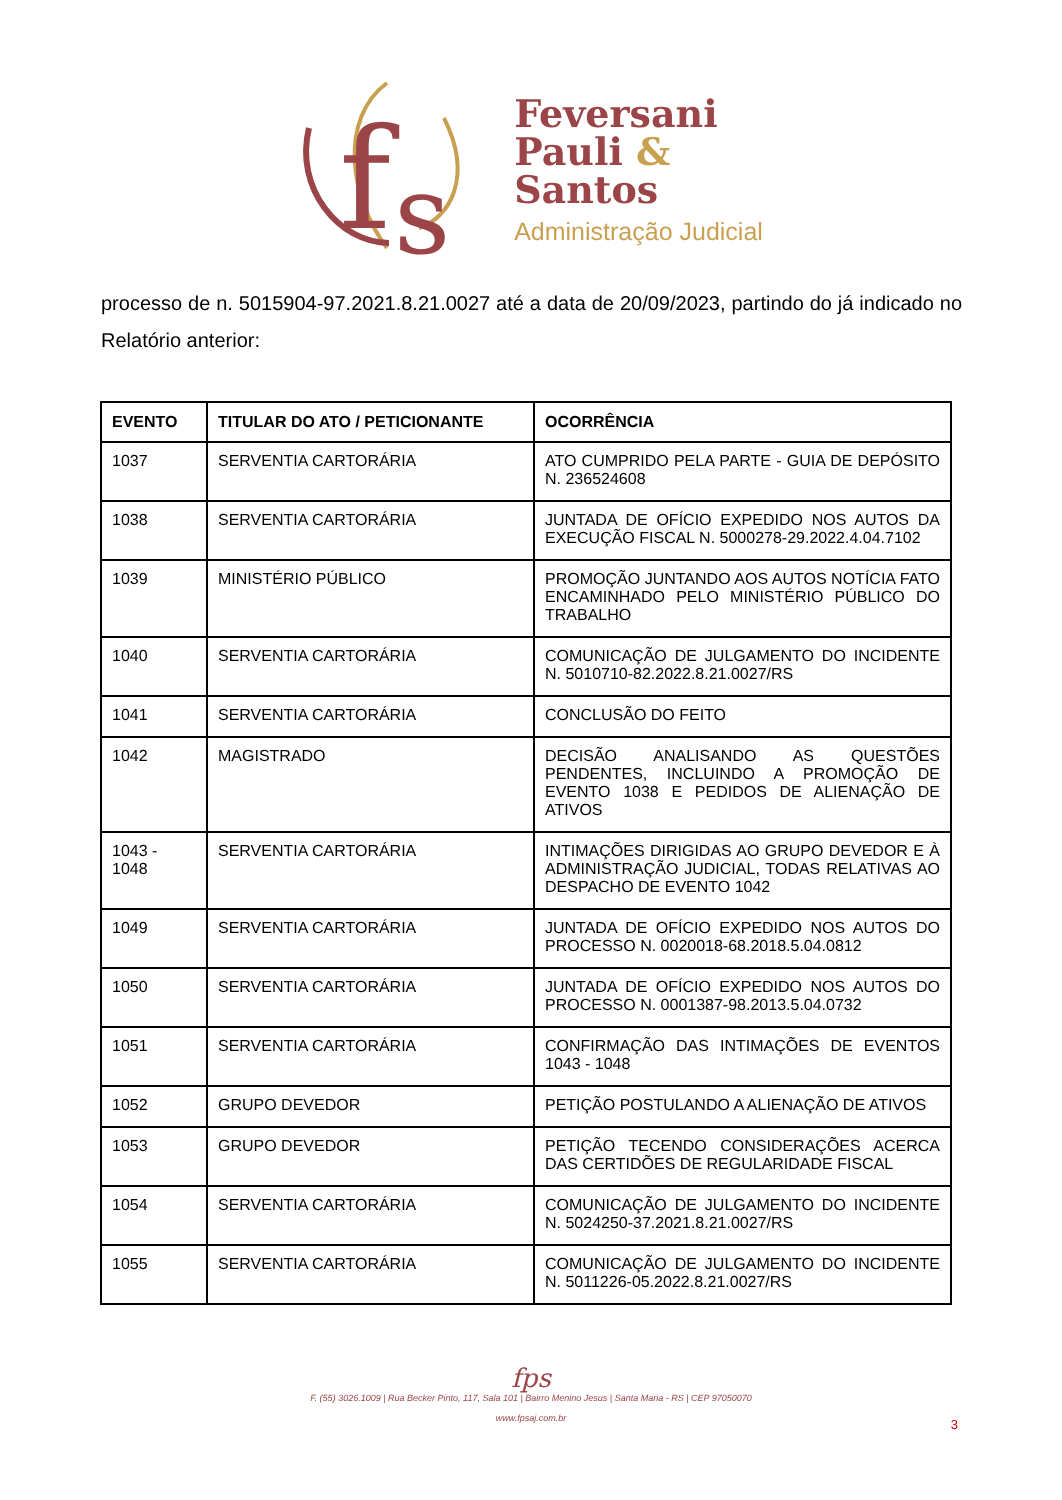f
s
Feversani
Pauli &
Santos
Administração Judicial
processo de n. 5015904-97.2021.8.21.0027 até a data de 20/09/2023, partindo do já indicado no Relatório anterior:
| EVENTO | TITULAR DO ATO / PETICIONANTE | OCORRÊNCIA |
| --- | --- | --- |
| 1037 | SERVENTIA CARTORÁRIA | ATO CUMPRIDO PELA PARTE - GUIA DE DEPÓSITO N. 236524608 |
| 1038 | SERVENTIA CARTORÁRIA | JUNTADA DE OFÍCIO EXPEDIDO NOS AUTOS DA EXECUÇÃO FISCAL N. 5000278-29.2022.4.04.7102 |
| 1039 | MINISTÉRIO PÚBLICO | PROMOÇÃO JUNTANDO AOS AUTOS NOTÍCIA FATO ENCAMINHADO PELO MINISTÉRIO PÚBLICO DO TRABALHO |
| 1040 | SERVENTIA CARTORÁRIA | COMUNICAÇÃO DE JULGAMENTO DO INCIDENTE N. 5010710-82.2022.8.21.0027/RS |
| 1041 | SERVENTIA CARTORÁRIA | CONCLUSÃO DO FEITO |
| 1042 | MAGISTRADO | DECISÃO ANALISANDO AS QUESTÕES PENDENTES, INCLUINDO A PROMOÇÃO DE EVENTO 1038 E PEDIDOS DE ALIENAÇÃO DE ATIVOS |
| 1043 - 1048 | SERVENTIA CARTORÁRIA | INTIMAÇÕES DIRIGIDAS AO GRUPO DEVEDOR E À ADMINISTRAÇÃO JUDICIAL, TODAS RELATIVAS AO DESPACHO DE EVENTO 1042 |
| 1049 | SERVENTIA CARTORÁRIA | JUNTADA DE OFÍCIO EXPEDIDO NOS AUTOS DO PROCESSO N. 0020018-68.2018.5.04.0812 |
| 1050 | SERVENTIA CARTORÁRIA | JUNTADA DE OFÍCIO EXPEDIDO NOS AUTOS DO PROCESSO N. 0001387-98.2013.5.04.0732 |
| 1051 | SERVENTIA CARTORÁRIA | CONFIRMAÇÃO DAS INTIMAÇÕES DE EVENTOS 1043 - 1048 |
| 1052 | GRUPO DEVEDOR | PETIÇÃO POSTULANDO A ALIENAÇÃO DE ATIVOS |
| 1053 | GRUPO DEVEDOR | PETIÇÃO TECENDO CONSIDERAÇÕES ACERCA DAS CERTIDÕES DE REGULARIDADE FISCAL |
| 1054 | SERVENTIA CARTORÁRIA | COMUNICAÇÃO DE JULGAMENTO DO INCIDENTE N. 5024250-37.2021.8.21.0027/RS |
| 1055 | SERVENTIA CARTORÁRIA | COMUNICAÇÃO DE JULGAMENTO DO INCIDENTE N. 5011226-05.2022.8.21.0027/RS |
fps
F. (55) 3026.1009 | Rua Becker Pinto, 117, Sala 101 | Bairro Menino Jesus | Santa Maria - RS | CEP 97050070
www.fpsaj.com.br
3